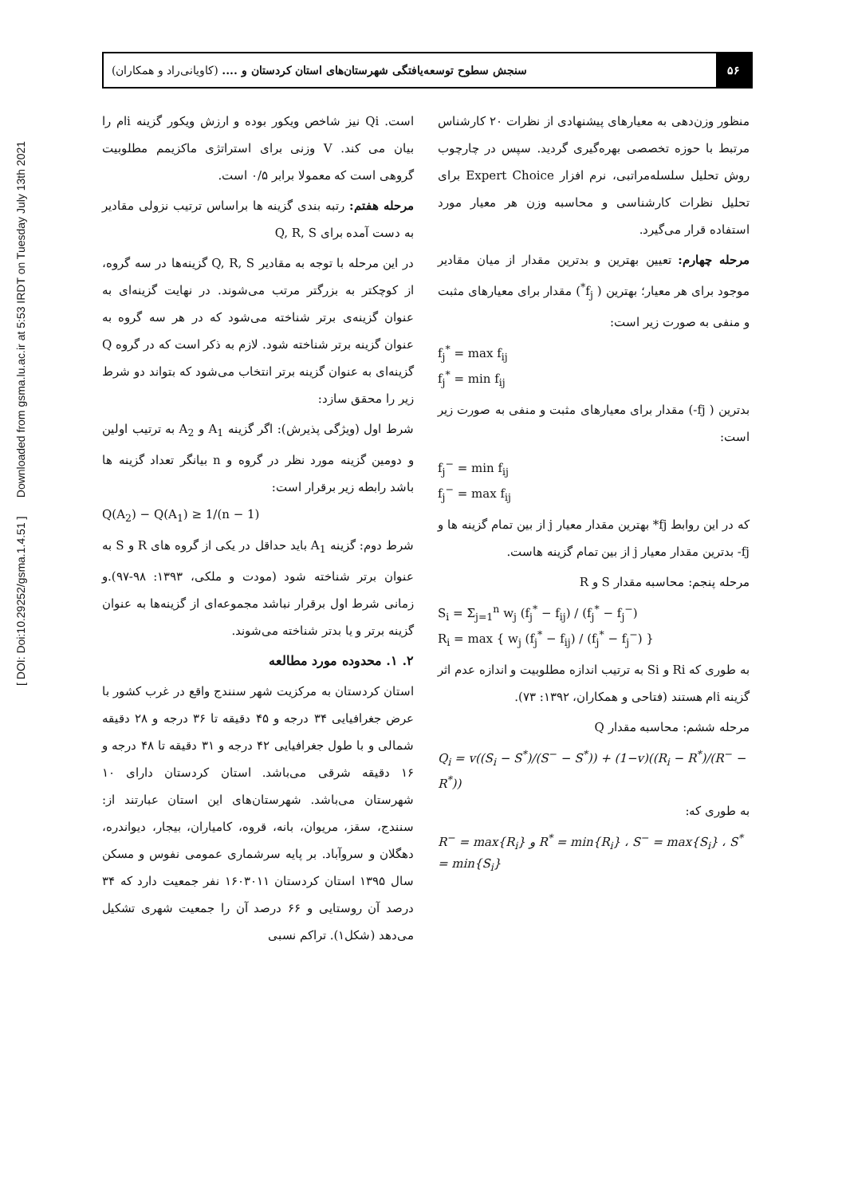[ DOI: Doi:10.29252/gsma.1.4.51 ] Downloaded from gsma.lu.ac.ir at 5:53 IRDT on Tuesday July 13th 2021
۵۶
سنجش سطوح توسعه‌یافتگی شهرستان‌های استان کردستان و .... (کاویانی‌راد و همکاران)
منظور وزن‌دهی به معیارهای پیشنهادی از نظرات ۲۰ کارشناس مرتبط با حوزه تخصصی بهره‌گیری گردید. سپس در چارچوب روش تحلیل سلسله‌مراتبی، نرم افزار Expert Choice برای تحلیل نظرات کارشناسی و محاسبه وزن هر معیار مورد استفاده قرار می‌گیرد.
مرحله چهارم: تعیین بهترین و بدترین مقدار از میان مقادیر موجود برای هر معیار؛ بهترین ( f<sub>j</sub><sup>*</sup>) مقدار برای معیارهای مثبت و منفی به صورت زیر است:
f<sub>j</sub><sup>*</sup> = max f<sub>ij</sub>
f<sub>j</sub><sup>*</sup> = min f<sub>ij</sub>
بدترین ( fj-) مقدار برای معیارهای مثبت و منفی به صورت زیر است:
f<sub>j</sub><sup>−</sup> = min f<sub>ij</sub>
f<sub>j</sub><sup>−</sup> = max f<sub>ij</sub>
که در این روابط fj* بهترین مقدار معیار j از بین تمام گزینه ها و fj- بدترین مقدار معیار j از بین تمام گزینه هاست.
مرحله پنجم: محاسبه مقدار S و R
S<sub>i</sub> = Σ<sub>j=1</sub><sup>n</sup> w<sub>j</sub> (f<sub>j</sub><sup>*</sup> − f<sub>ij</sub>) / (f<sub>j</sub><sup>*</sup> − f<sub>j</sub><sup>−</sup>)
R<sub>i</sub> = max { w<sub>j</sub> (f<sub>j</sub><sup>*</sup> − f<sub>ij</sub>) / (f<sub>j</sub><sup>*</sup> − f<sub>j</sub><sup>−</sup>) }
به طوری که Ri و Si به ترتیب اندازه مطلوبیت و اندازه عدم اثر گزینه iام هستند (فتاحی و همکاران، ۱۳۹۲: ۷۳).
مرحله ششم: محاسبه مقدار Q
Q<sub>i</sub> = v((S<sub>i</sub> − S<sup>*</sup>)/(S<sup>−</sup> − S<sup>*</sup>)) + (1−v)((R<sub>i</sub> − R<sup>*</sup>)/(R<sup>−</sup> − R<sup>*</sup>))
به طوری که:
R<sup>−</sup> = max{R<sub>i</sub>} و R<sup>*</sup> = min{R<sub>i</sub>} ، S<sup>−</sup> = max{S<sub>i</sub>} ، S<sup>*</sup> = min{S<sub>i</sub>}
است. Qi نیز شاخص ویکور بوده و ارزش ویکور گزینه iام را بیان می کند. V وزنی برای استراتژی ماکزیمم مطلوبیت گروهی است که معمولا برابر ۰/۵ است.
مرحله هفتم: رتبه بندی گزینه ها براساس ترتیب نزولی مقادیر به دست آمده برای Q, R, S
در این مرحله با توجه به مقادیر Q, R, S گزینه‌ها در سه گروه، از کوچکتر به بزرگتر مرتب می‌شوند. در نهایت گزینه‌ای به عنوان گزینه‌ی برتر شناخته می‌شود که در هر سه گروه به عنوان گزینه برتر شناخته شود. لازم به ذکر است که در گروه Q گزینه‌ای به عنوان گزینه برتر انتخاب می‌شود که بتواند دو شرط زیر را محقق سازد:
شرط اول (ویژگی پذیرش): اگر گزینه A<sub>1</sub> و A<sub>2</sub> به ترتیب اولین و دومین گزینه مورد نظر در گروه و n بیانگر تعداد گزینه ها باشد رابطه زیر برقرار است:
Q(A<sub>2</sub>) − Q(A<sub>1</sub>) ≥ 1/(n − 1)
شرط دوم: گزینه A<sub>1</sub> باید حداقل در یکی از گروه های R و S به عنوان برتر شناخته شود (مودت و ملکی، ۱۳۹۳: ۹۸-۹۷).و زمانی شرط اول برقرار نباشد مجموعه‌ای از گزینه‌ها به عنوان گزینه برتر و یا بدتر شناخته می‌شوند.
۲. ۱. محدوده مورد مطالعه
استان کردستان به مرکزیت شهر سنندج واقع در غرب کشور با عرض جغرافیایی ۳۴ درجه و ۴۵ دقیقه تا ۳۶ درجه و ۲۸ دقیقه شمالی و با طول جغرافیایی ۴۲ درجه و ۳۱ دقیقه تا ۴۸ درجه و ۱۶ دقیقه شرقی می‌باشد. استان کردستان دارای ۱۰ شهرستان می‌باشد. شهرستان‌های این استان عبارتند از: سنندج، سقز، مریوان، بانه، قروه، کامیاران، بیجار، دیواندره، دهگلان و سروآباد. بر پایه سرشماری عمومی نفوس و مسکن سال ۱۳۹۵ استان کردستان ۱۶۰۳۰۱۱ نفر جمعیت دارد که ۳۴ درصد آن روستایی و ۶۶ درصد آن را جمعیت شهری تشکیل می‌دهد (شکل۱). تراکم نسبی